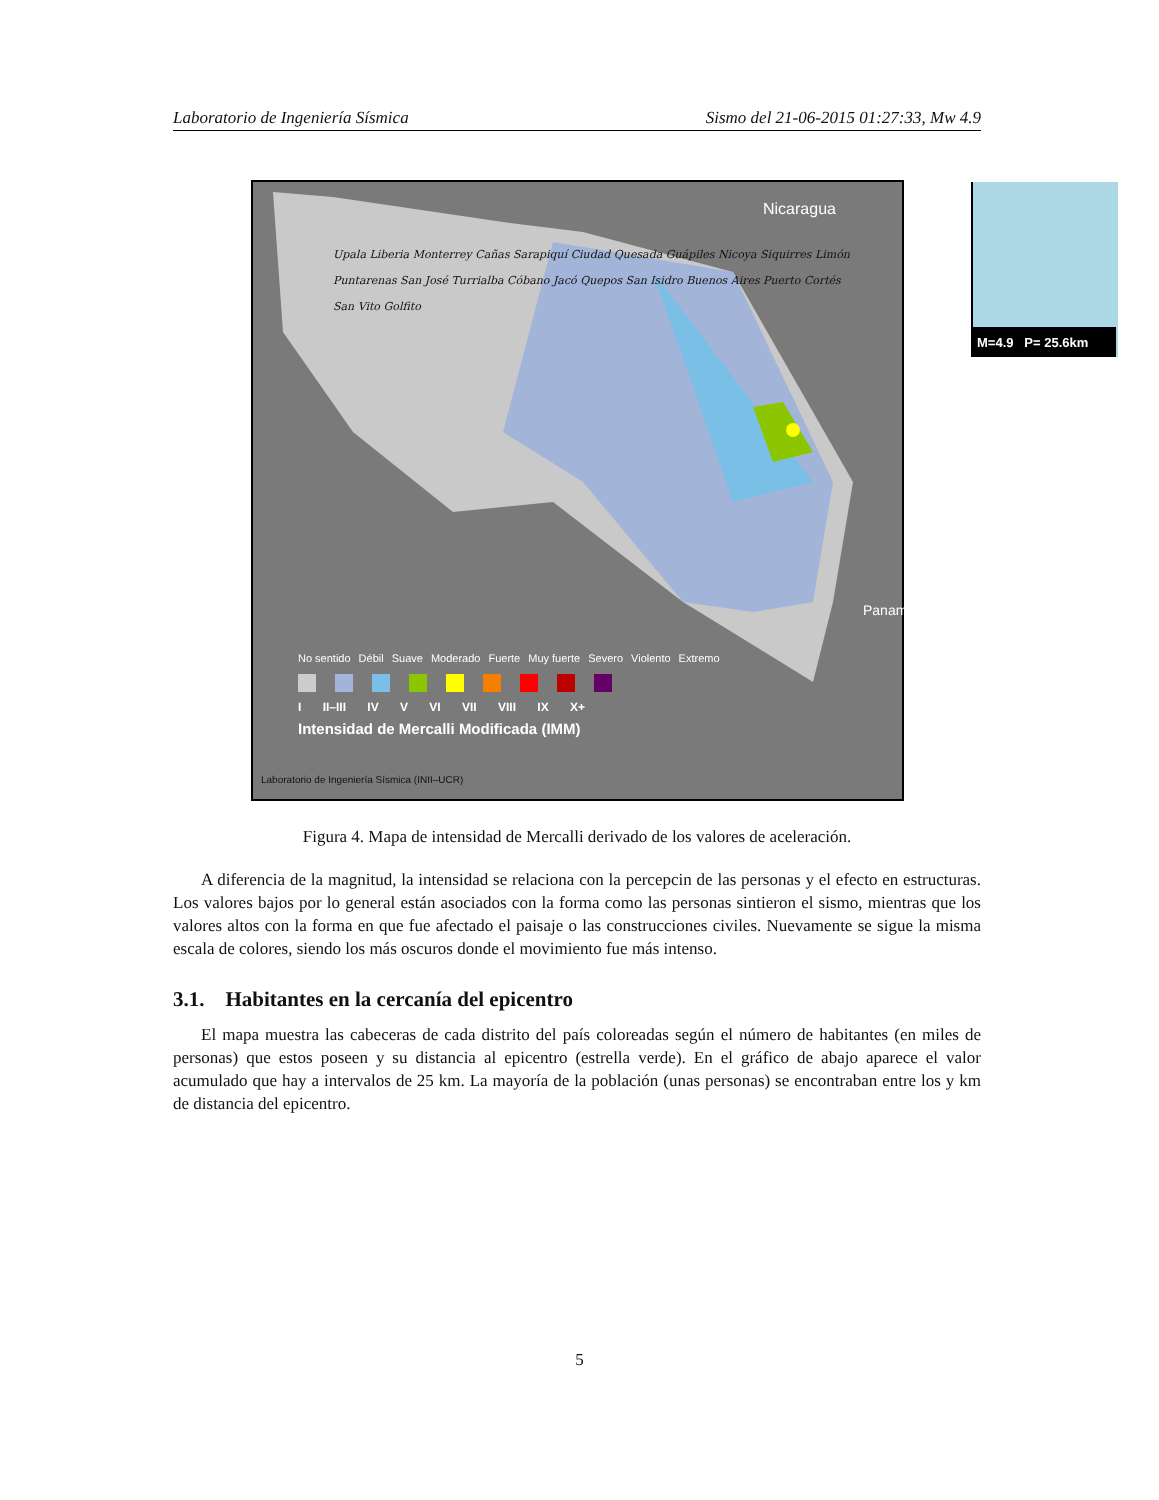Laboratorio de Ingeniería Sísmica Sismo del 21-06-2015 01:27:33, Mw 4.9
Nicaragua
M=4.9 P= 25.6km
Panamá
No sentido Débil Suave Moderado Fuerte Muy fuerte Severo Violento Extremo
I II–III IV V VI VII VIII IX X+
Intensidad de Mercalli Modificada (IMM)
Laboratorio de Ingeniería Sísmica (INII–UCR)
Upala Liberia Monterrey Cañas Sarapiquí Ciudad Quesada Guápiles Nicoya Siquirres Limón Puntarenas San José Turrialba Cóbano Jacó Quepos San Isidro Buenos Aires Puerto Cortés San Vito Golfito
Figura 4. Mapa de intensidad de Mercalli derivado de los valores de aceleración.
A diferencia de la magnitud, la intensidad se relaciona con la percepcin de las personas y el efecto en estructuras. Los valores bajos por lo general están asociados con la forma como las personas sintieron el sismo, mientras que los valores altos con la forma en que fue afectado el paisaje o las construcciones civiles. Nuevamente se sigue la misma escala de colores, siendo los más oscuros donde el movimiento fue más intenso.
3.1. Habitantes en la cercanía del epicentro
El mapa muestra las cabeceras de cada distrito del país coloreadas según el número de habitantes (en miles de personas) que estos poseen y su distancia al epicentro (estrella verde). En el gráfico de abajo aparece el valor acumulado que hay a intervalos de 25 km. La mayoría de la población (unas personas) se encontraban entre los y km de distancia del epicentro.
5